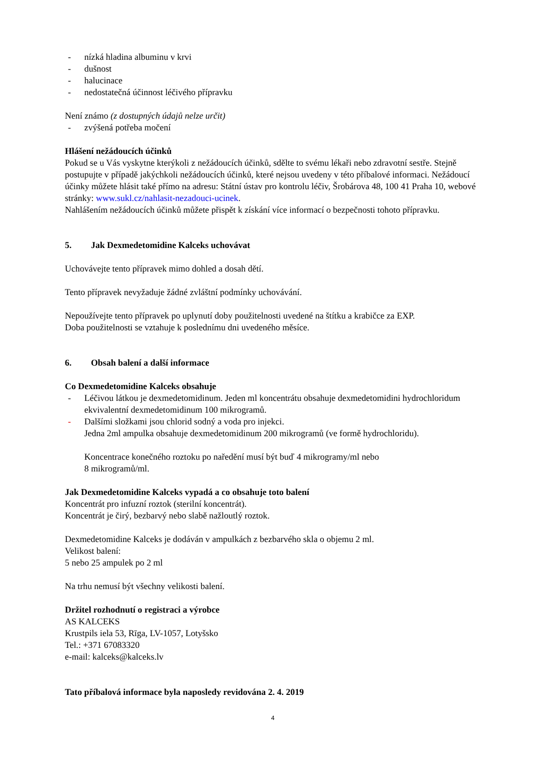- nízká hladina albuminu v krvi
- dušnost
- halucinace
- nedostatečná účinnost léčivého přípravku
Není známo (z dostupných údajů nelze určit)
- zvýšená potřeba močení
Hlášení nežádoucích účinků
Pokud se u Vás vyskytne kterýkoli z nežádoucích účinků, sdělte to svému lékaři nebo zdravotní sestře. Stejně postupujte v případě jakýchkoli nežádoucích účinků, které nejsou uvedeny v této příbalové informaci. Nežádoucí účinky můžete hlásit také přímo na adresu: Státní ústav pro kontrolu léčiv, Šrobárova 48, 100 41 Praha 10, webové stránky: www.sukl.cz/nahlasit-nezadouci-ucinek.
Nahlášením nežádoucích účinků můžete přispět k získání více informací o bezpečnosti tohoto přípravku.
5. Jak Dexmedetomidine Kalceks uchovávat
Uchovávejte tento přípravek mimo dohled a dosah dětí.
Tento přípravek nevyžaduje žádné zvláštní podmínky uchovávání.
Nepoužívejte tento přípravek po uplynutí doby použitelnosti uvedené na štítku a krabičce za EXP.
Doba použitelnosti se vztahuje k poslednímu dni uvedeného měsíce.
6. Obsah balení a další informace
Co Dexmedetomidine Kalceks obsahuje
- Léčivou látkou je dexmedetomidinum. Jeden ml koncentrátu obsahuje dexmedetomidini hydrochloridum ekvivalentní dexmedetomidinum 100 mikrogramů.
- Dalšími složkami jsou chlorid sodný a voda pro injekci.
Jedna 2ml ampulka obsahuje dexmedetomidinum 200 mikrogramů (ve formě hydrochloridu).
Koncentrace konečného roztoku po naředění musí být buď 4 mikrogramy/ml nebo
8 mikrogramů/ml.
Jak Dexmedetomidine Kalceks vypadá a co obsahuje toto balení
Koncentrát pro infuzní roztok (sterilní koncentrát).
Koncentrát je čirý, bezbarvý nebo slabě nažloutlý roztok.
Dexmedetomidine Kalceks je dodáván v ampulkách z bezbarvého skla o objemu 2 ml.
Velikost balení:
5 nebo 25 ampulek po 2 ml
Na trhu nemusí být všechny velikosti balení.
Držitel rozhodnutí o registraci a výrobce
AS KALCEKS
Krustpils iela 53, Rīga, LV-1057, Lotyšsko
Tel.: +371 67083320
e-mail: kalceks@kalceks.lv
Tato příbalová informace byla naposledy revidována 2. 4. 2019
4